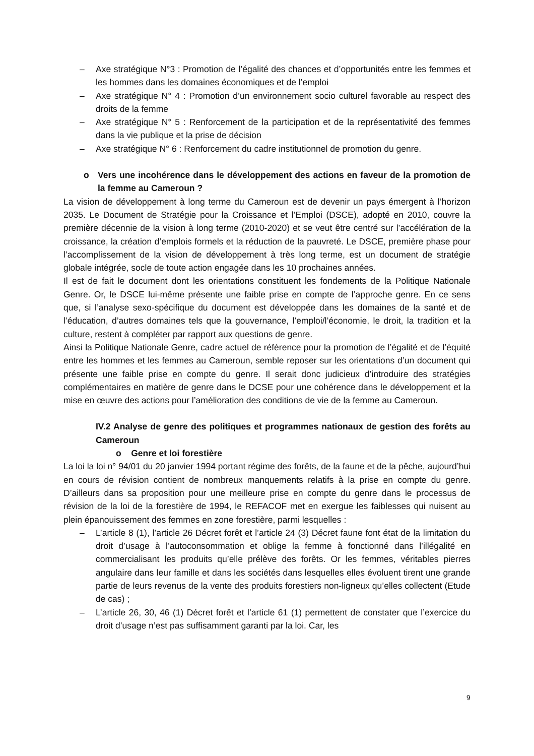– Axe stratégique N°3 : Promotion de l’égalité des chances et d’opportunités entre les femmes et les hommes dans les domaines économiques et de l’emploi
– Axe stratégique N° 4 : Promotion d’un environnement socio culturel favorable au respect des droits de la femme
– Axe stratégique N° 5 : Renforcement de la participation et de la représentativité des femmes dans la vie publique et la prise de décision
– Axe stratégique N° 6 : Renforcement du cadre institutionnel de promotion du genre.
o Vers une incohérence dans le développement des actions en faveur de la promotion de la femme au Cameroun ?
La vision de développement à long terme du Cameroun est de devenir un pays émergent à l’horizon 2035. Le Document de Stratégie pour la Croissance et l’Emploi (DSCE), adopté en 2010, couvre la première décennie de la vision à long terme (2010-2020) et se veut être centré sur l’accélération de la croissance, la création d’emplois formels et la réduction de la pauvreté. Le DSCE, première phase pour l’accomplissement de la vision de développement à très long terme, est un document de stratégie globale intégrée, socle de toute action engagée dans les 10 prochaines années.
Il est de fait le document dont les orientations constituent les fondements de la Politique Nationale Genre. Or, le DSCE lui-même présente une faible prise en compte de l’approche genre. En ce sens que, si l’analyse sexo-spécifique du document est développée dans les domaines de la santé et de l’éducation, d’autres domaines tels que la gouvernance, l’emploi/l’économie, le droit, la tradition et la culture, restent à compléter par rapport aux questions de genre.
Ainsi la Politique Nationale Genre, cadre actuel de référence pour la promotion de l’égalité et de l’équité entre les hommes et les femmes au Cameroun, semble reposer sur les orientations d’un document qui présente une faible prise en compte du genre. Il serait donc judicieux d’introduire des stratégies complémentaires en matière de genre dans le DCSE pour une cohérence dans le développement et la mise en œuvre des actions pour l’amélioration des conditions de vie de la femme au Cameroun.
IV.2 Analyse de genre des politiques et programmes nationaux de gestion des forêts au Cameroun
o Genre et loi forestière
La loi la loi n° 94/01 du 20 janvier 1994 portant régime des forêts, de la faune et de la pêche, aujourd’hui en cours de révision contient de nombreux manquements relatifs à la prise en compte du genre. D’ailleurs dans sa proposition pour une meilleure prise en compte du genre dans le processus de révision de la loi de la forestière de 1994, le REFACOF met en exergue les faiblesses qui nuisent au plein épanouissement des femmes en zone forestière, parmi lesquelles :
– L’article 8 (1), l’article 26 Décret forêt et l’article 24 (3) Décret faune font état de la limitation du droit d’usage à l’autoconsommation et oblige la femme à fonctionné dans l’illégalité en commercialisant les produits qu’elle prélève des forêts. Or les femmes, véritables pierres angulaire dans leur famille et dans les sociétés dans lesquelles elles évoluent tirent une grande partie de leurs revenus de la vente des produits forestiers non-ligneux qu’elles collectent (Etude de cas) ;
– L’article 26, 30, 46 (1) Décret forêt et l’article 61 (1) permettent de constater que l’exercice du droit d’usage n’est pas suffisamment garanti par la loi. Car, les
9